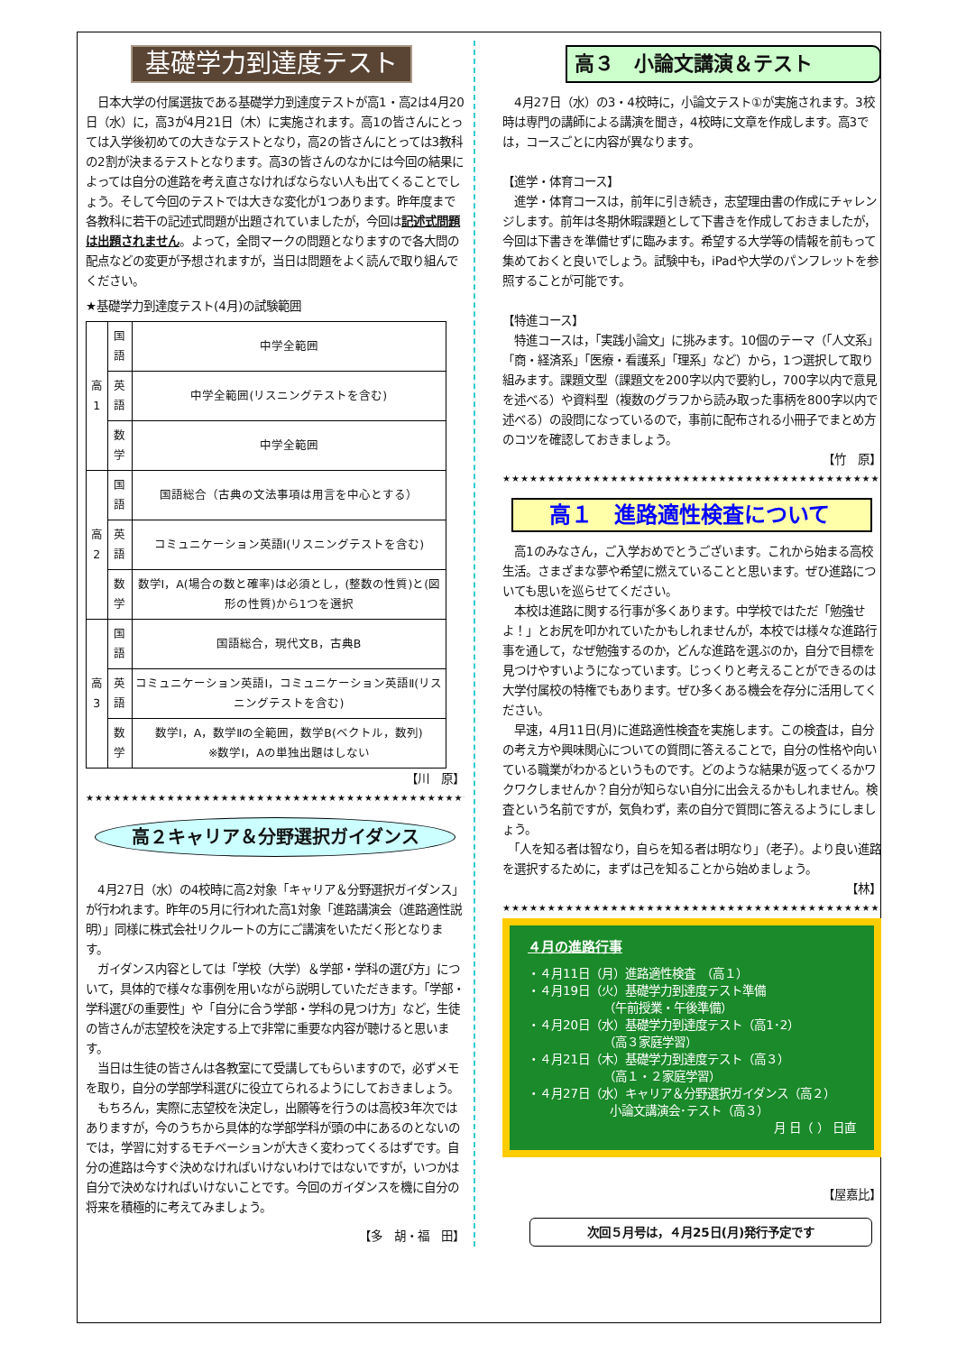基礎学力到達度テスト
　日本大学の付属選抜である基礎学力到達度テストが高1・高2は4月20日（水）に，高3が4月21日（木）に実施されます。高1の皆さんにとっては入学後初めての大きなテストとなり，高2の皆さんにとっては3教科の2割が決まるテストとなります。高3の皆さんのなかには今回の結果によっては自分の進路を考え直さなければならない人も出てくることでしょう。そして今回のテストでは大きな変化が1つあります。昨年度まで各教科に若干の記述式問題が出題されていましたが，今回は記述式問題は出題されません。よって，全問マークの問題となりますので各大問の配点などの変更が予想されますが，当日は問題をよく読んで取り組んでください。
★基礎学力到達度テスト(4月)の試験範囲
| 高1 | 国語 | 中学全範囲 |
| | 英語 | 中学全範囲(リスニングテストを含む) |
| | 数学 | 中学全範囲 |
| 高2 | 国語 | 国語総合（古典の文法事項は用言を中心とする） |
| | 英語 | コミュニケーション英語Ⅰ(リスニングテストを含む) |
| | 数学 | 数学Ⅰ，A(場合の数と確率)は必須とし，(整数の性質)と(図形の性質)から1つを選択 |
| 高3 | 国語 | 国語総合，現代文B，古典B |
| | 英語 | コミュニケーション英語Ⅰ，コミュニケーション英語Ⅱ(リスニングテストを含む) |
| | 数学 | 数学Ⅰ，A，数学Ⅱの全範囲，数学B(ベクトル，数列) ※数学Ⅰ，Aの単独出題はしない |
【川　原】
★★★★★★★★★★★★★★★★★★★★★★★★★★★★★★★★★★★★★★★★★★★★★
高２キャリア＆分野選択ガイダンス
　4月27日（水）の4校時に高2対象「キャリア＆分野選択ガイダンス」が行われます。昨年の5月に行われた高1対象「進路講演会（進路適性説明）」同様に株式会社リクルートの方にご講演をいただく形となります。
　ガイダンス内容としては「学校（大学）＆学部・学科の選び方」について，具体的で様々な事例を用いながら説明していただきます。「学部・学科選びの重要性」や「自分に合う学部・学科の見つけ方」など，生徒の皆さんが志望校を決定する上で非常に重要な内容が聴けると思います。
　当日は生徒の皆さんは各教室にて受講してもらいますので，必ずメモを取り，自分の学部学科選びに役立てられるようにしておきましょう。
　もちろん，実際に志望校を決定し，出願等を行うのは高校3年次ではありますが，今のうちから具体的な学部学科が頭の中にあるのとないのでは，学習に対するモチベーションが大きく変わってくるはずです。自分の進路は今すぐ決めなければいけないわけではないですが，いつかは自分で決めなければいけないことです。今回のガイダンスを機に自分の将来を積極的に考えてみましょう。
【多　胡・福　田】
高３　小論文講演＆テスト
　4月27日（水）の3・4校時に，小論文テスト①が実施されます。3校時は専門の講師による講演を聞き，4校時に文章を作成します。高3では，コースごとに内容が異なります。
【進学・体育コース】
　進学・体育コースは，前年に引き続き，志望理由書の作成にチャレンジします。前年は冬期休暇課題として下書きを作成しておきましたが，今回は下書きを準備せずに臨みます。希望する大学等の情報を前もって集めておくと良いでしょう。試験中も，iPadや大学のパンフレットを参照することが可能です。
【特進コース】
　特進コースは，「実践小論文」に挑みます。10個のテーマ（「人文系」「商・経済系」「医療・看護系」「理系」など）から，1つ選択して取り組みます。課題文型（課題文を200字以内で要約し，700字以内で意見を述べる）や資料型（複数のグラフから読み取った事柄を800字以内で述べる）の設問になっているので，事前に配布される小冊子でまとめ方のコツを確認しておきましょう。
【竹　原】
★★★★★★★★★★★★★★★★★★★★★★★★★★★★★★★★★★★★★★★★★★★★★
高１　進路適性検査について
　高1のみなさん，ご入学おめでとうございます。これから始まる高校生活。さまざまな夢や希望に燃えていることと思います。ぜひ進路についても思いを巡らせてください。
　本校は進路に関する行事が多くあります。中学校ではただ「勉強せよ！」とお尻を叩かれていたかもしれませんが，本校では様々な進路行事を通して，なぜ勉強するのか，どんな進路を選ぶのか，自分で目標を見つけやすいようになっています。じっくりと考えることができるのは大学付属校の特権でもあります。ぜひ多くある機会を存分に活用してください。
　早速，4月11日(月)に進路適性検査を実施します。この検査は，自分の考え方や興味関心についての質問に答えることで，自分の性格や向いている職業がわかるというものです。どのような結果が返ってくるかワクワクしませんか？自分が知らない自分に出会えるかもしれません。検査という名前ですが，気負わず，素の自分で質問に答えるようにしましょう。
　「人を知る者は智なり，自らを知る者は明なり」（老子）。より良い進路を選択するために，まずは己を知ることから始めましょう。
【林】
★★★★★★★★★★★★★★★★★★★★★★★★★★★★★★★★★★★★★★★★★★★★★
４月の進路行事
・４月11日（月）進路適性検査　（高１）
・４月19日（火）基礎学力到達度テスト準備
　　　　　　　（午前授業・午後準備）
・４月20日（水）基礎学力到達度テスト（高1･2）
　　　　　　　（高３家庭学習）
・４月21日（木）基礎学力到達度テスト（高３）
　　　　　　　（高１・２家庭学習）
・４月27日（水）キャリア＆分野選択ガイダンス（高２）
　　　　　　　小論文講演会･テスト（高３）
月 日（ ） 日直
【屋嘉比】
次回５月号は，４月25日(月)発行予定です